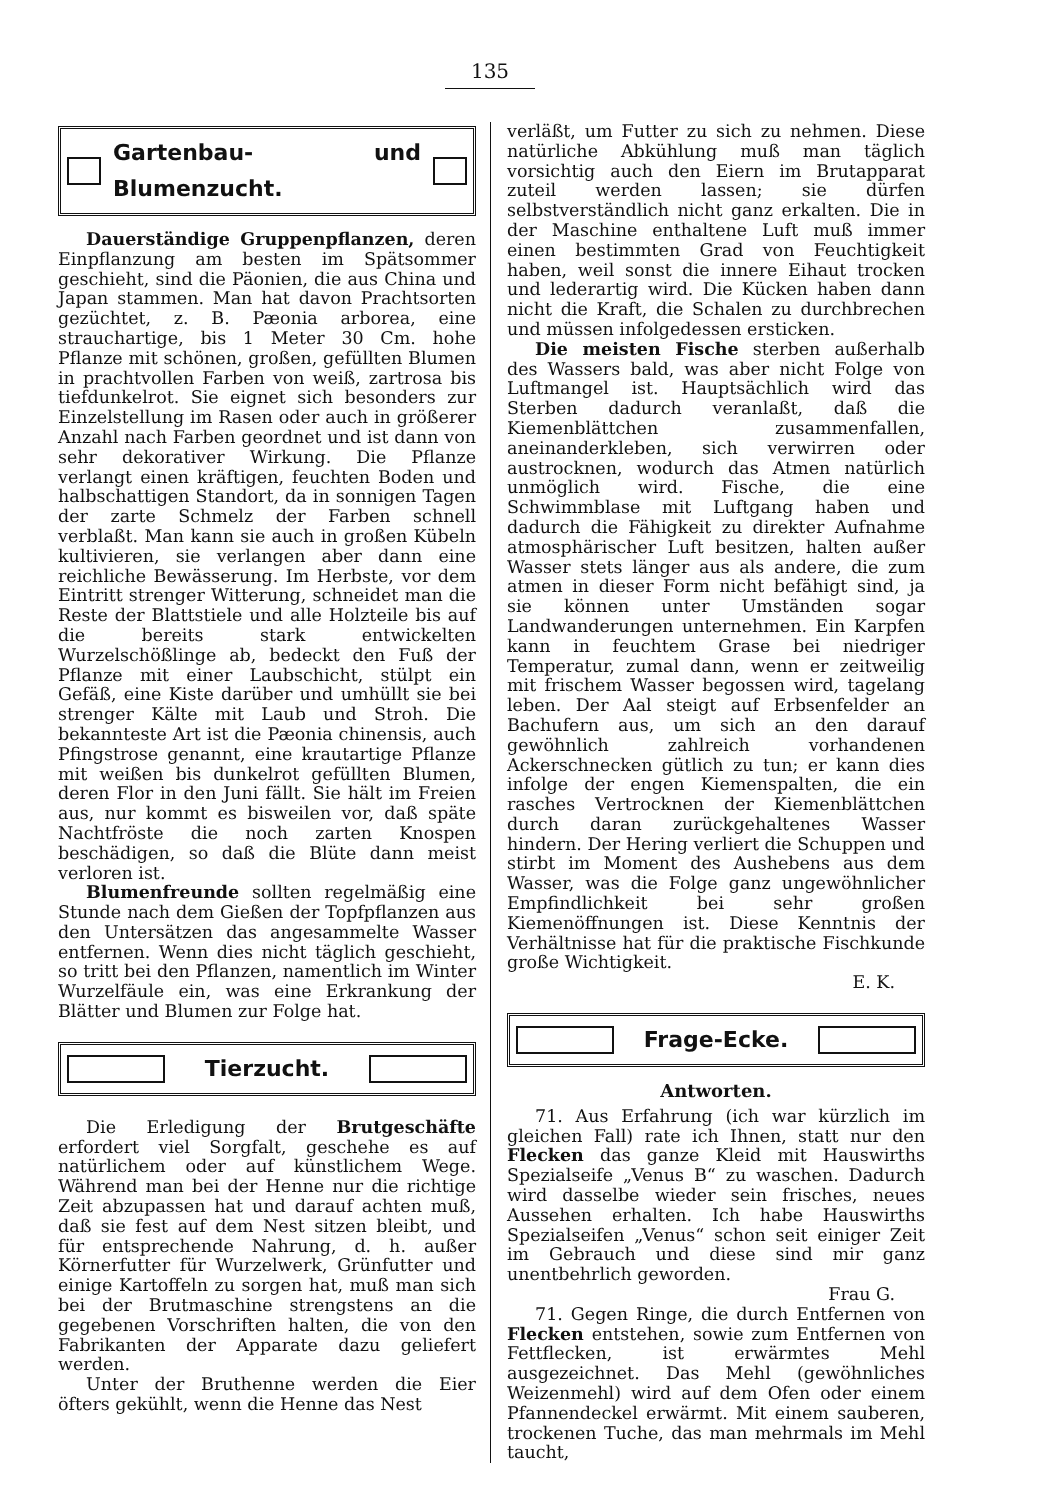135
Gartenbau- und Blumenzucht.
Dauerständige Gruppenpflanzen, deren Einpflanzung am besten im Spätsommer geschieht, sind die Päonien, die aus China und Japan stammen. Man hat davon Prachtsorten gezüchtet, z. B. Pæonia arborea, eine strauchartige, bis 1 Meter 30 Cm. hohe Pflanze mit schönen, großen, gefüllten Blumen in prachtvollen Farben von weiß, zartrosa bis tiefdunkelrot. Sie eignet sich besonders zur Einzelstellung im Rasen oder auch in größerer Anzahl nach Farben geordnet und ist dann von sehr dekorativer Wirkung. Die Pflanze verlangt einen kräftigen, feuchten Boden und halbschattigen Standort, da in sonnigen Tagen der zarte Schmelz der Farben schnell verblaßt. Man kann sie auch in großen Kübeln kultivieren, sie verlangen aber dann eine reichliche Bewässerung. Im Herbste, vor dem Eintritt strenger Witterung, schneidet man die Reste der Blattstiele und alle Holzteile bis auf die bereits stark entwickelten Wurzelschößlinge ab, bedeckt den Fuß der Pflanze mit einer Laubschicht, stülpt ein Gefäß, eine Kiste darüber und umhüllt sie bei strenger Kälte mit Laub und Stroh. Die bekannteste Art ist die Pæonia chinensis, auch Pfingstrose genannt, eine krautartige Pflanze mit weißen bis dunkelrot gefüllten Blumen, deren Flor in den Juni fällt. Sie hält im Freien aus, nur kommt es bisweilen vor, daß späte Nachtfröste die noch zarten Knospen beschädigen, so daß die Blüte dann meist verloren ist.
Blumenfreunde sollten regelmäßig eine Stunde nach dem Gießen der Topfpflanzen aus den Untersätzen das angesammelte Wasser entfernen. Wenn dies nicht täglich geschieht, so tritt bei den Pflanzen, namentlich im Winter Wurzelfäule ein, was eine Erkrankung der Blätter und Blumen zur Folge hat.
Tierzucht.
Die Erledigung der Brutgeschäfte erfordert viel Sorgfalt, geschehe es auf natürlichem oder auf künstlichem Wege. Während man bei der Henne nur die richtige Zeit abzupassen hat und darauf achten muß, daß sie fest auf dem Nest sitzen bleibt, und für entsprechende Nahrung, d. h. außer Körnerfutter für Wurzelwerk, Grünfutter und einige Kartoffeln zu sorgen hat, muß man sich bei der Brutmaschine strengstens an die gegebenen Vorschriften halten, die von den Fabrikanten der Apparate dazu geliefert werden.
Unter der Bruthenne werden die Eier öfters gekühlt, wenn die Henne das Nest
verläßt, um Futter zu sich zu nehmen. Diese natürliche Abkühlung muß man täglich vorsichtig auch den Eiern im Brutapparat zuteil werden lassen; sie dürfen selbstverständlich nicht ganz erkalten. Die in der Maschine enthaltene Luft muß immer einen bestimmten Grad von Feuchtigkeit haben, weil sonst die innere Eihaut trocken und lederartig wird. Die Kücken haben dann nicht die Kraft, die Schalen zu durchbrechen und müssen infolgedessen ersticken.
Die meisten Fische sterben außerhalb des Wassers bald, was aber nicht Folge von Luftmangel ist. Hauptsächlich wird das Sterben dadurch veranlaßt, daß die Kiemenblättchen zusammenfallen, aneinanderkleben, sich verwirren oder austrocknen, wodurch das Atmen natürlich unmöglich wird. Fische, die eine Schwimmblase mit Luftgang haben und dadurch die Fähigkeit zu direkter Aufnahme atmosphärischer Luft besitzen, halten außer Wasser stets länger aus als andere, die zum atmen in dieser Form nicht befähigt sind, ja sie können unter Umständen sogar Landwanderungen unternehmen. Ein Karpfen kann in feuchtem Grase bei niedriger Temperatur, zumal dann, wenn er zeitweilig mit frischem Wasser begossen wird, tagelang leben. Der Aal steigt auf Erbsenfelder an Bachufern aus, um sich an den darauf gewöhnlich zahlreich vorhandenen Ackerschnecken gütlich zu tun; er kann dies infolge der engen Kiemenspalten, die ein rasches Vertrocknen der Kiemenblättchen durch daran zurückgehaltenes Wasser hindern. Der Hering verliert die Schuppen und stirbt im Moment des Aushebens aus dem Wasser, was die Folge ganz ungewöhnlicher Empfindlichkeit bei sehr großen Kiemenöffnungen ist. Diese Kenntnis der Verhältnisse hat für die praktische Fischkunde große Wichtigkeit.
E. K.
Frage-Ecke.
Antworten.
71. Aus Erfahrung (ich war kürzlich im gleichen Fall) rate ich Ihnen, statt nur den Flecken das ganze Kleid mit Hauswirths Spezialseife „Venus B“ zu waschen. Dadurch wird dasselbe wieder sein frisches, neues Aussehen erhalten. Ich habe Hauswirths Spezialseifen „Venus“ schon seit einiger Zeit im Gebrauch und diese sind mir ganz unentbehrlich geworden.
Frau G.
71. Gegen Ringe, die durch Entfernen von Flecken entstehen, sowie zum Entfernen von Fettflecken, ist erwärmtes Mehl ausgezeichnet. Das Mehl (gewöhnliches Weizenmehl) wird auf dem Ofen oder einem Pfannendeckel erwärmt. Mit einem sauberen, trockenen Tuche, das man mehrmals im Mehl taucht,